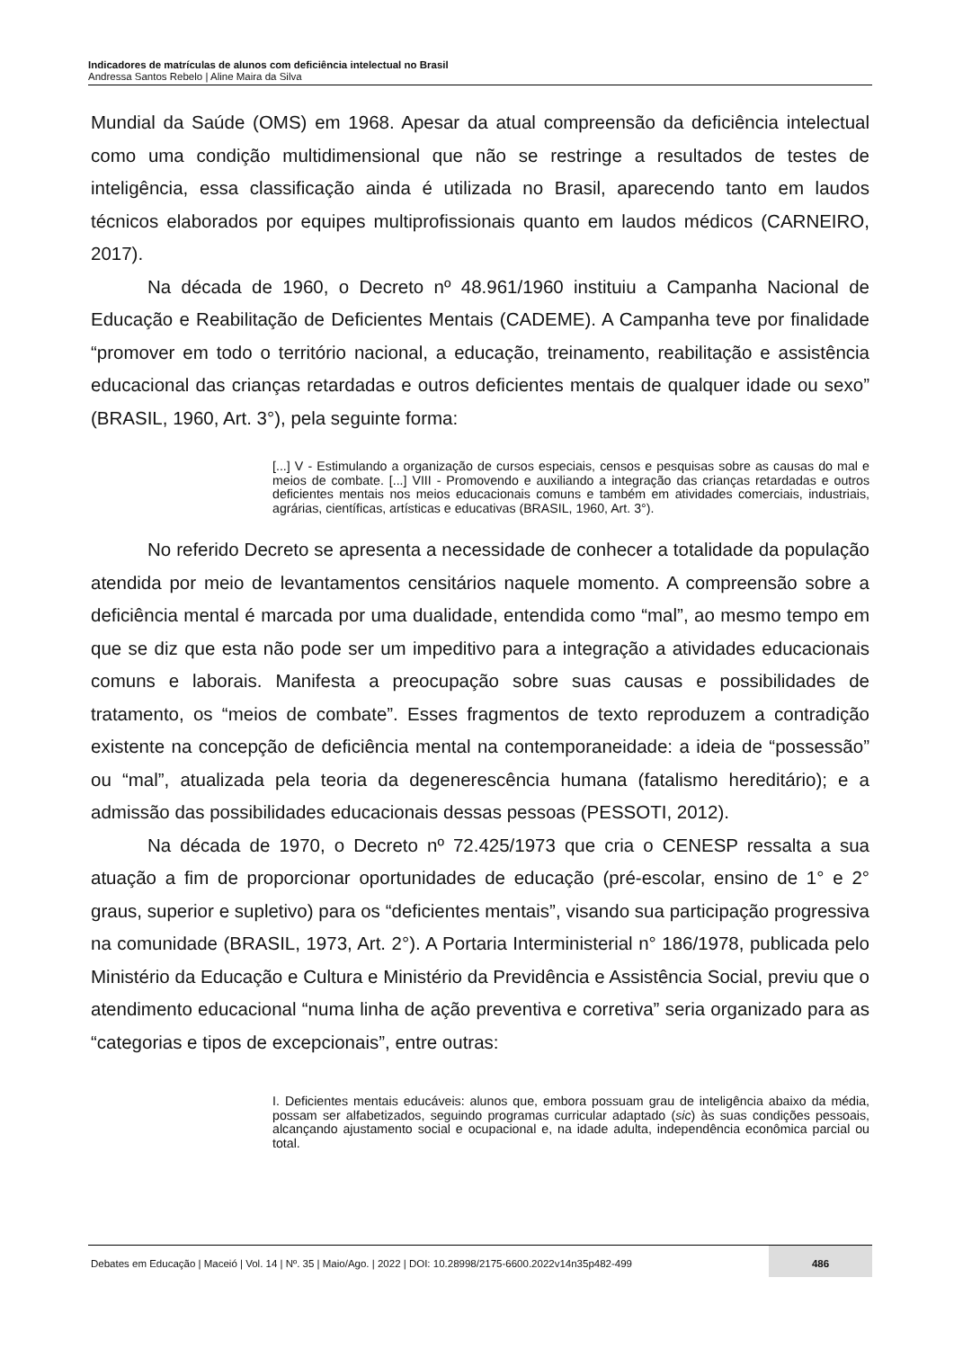Indicadores de matrículas de alunos com deficiência intelectual no Brasil
Andressa Santos Rebelo | Aline Maira da Silva
Mundial da Saúde (OMS) em 1968. Apesar da atual compreensão da deficiência intelectual como uma condição multidimensional que não se restringe a resultados de testes de inteligência, essa classificação ainda é utilizada no Brasil, aparecendo tanto em laudos técnicos elaborados por equipes multiprofissionais quanto em laudos médicos (CARNEIRO, 2017).
Na década de 1960, o Decreto nº 48.961/1960 instituiu a Campanha Nacional de Educação e Reabilitação de Deficientes Mentais (CADEME). A Campanha teve por finalidade “promover em todo o território nacional, a educação, treinamento, reabilitação e assistência educacional das crianças retardadas e outros deficientes mentais de qualquer idade ou sexo” (BRASIL, 1960, Art. 3°), pela seguinte forma:
[...] V - Estimulando a organização de cursos especiais, censos e pesquisas sobre as causas do mal e meios de combate. [...] VIII - Promovendo e auxiliando a integração das crianças retardadas e outros deficientes mentais nos meios educacionais comuns e também em atividades comerciais, industriais, agrárias, científicas, artísticas e educativas (BRASIL, 1960, Art. 3°).
No referido Decreto se apresenta a necessidade de conhecer a totalidade da população atendida por meio de levantamentos censitários naquele momento. A compreensão sobre a deficiência mental é marcada por uma dualidade, entendida como “mal”, ao mesmo tempo em que se diz que esta não pode ser um impeditivo para a integração a atividades educacionais comuns e laborais. Manifesta a preocupação sobre suas causas e possibilidades de tratamento, os “meios de combate”. Esses fragmentos de texto reproduzem a contradição existente na concepção de deficiência mental na contemporaneidade: a ideia de “possessão” ou “mal”, atualizada pela teoria da degenerescência humana (fatalismo hereditário); e a admissão das possibilidades educacionais dessas pessoas (PESSOTI, 2012).
Na década de 1970, o Decreto nº 72.425/1973 que cria o CENESP ressalta a sua atuação a fim de proporcionar oportunidades de educação (pré-escolar, ensino de 1° e 2° graus, superior e supletivo) para os “deficientes mentais”, visando sua participação progressiva na comunidade (BRASIL, 1973, Art. 2°). A Portaria Interministerial n° 186/1978, publicada pelo Ministério da Educação e Cultura e Ministério da Previdência e Assistência Social, previu que o atendimento educacional “numa linha de ação preventiva e corretiva” seria organizado para as “categorias e tipos de excepcionais”, entre outras:
I. Deficientes mentais educáveis: alunos que, embora possuam grau de inteligência abaixo da média, possam ser alfabetizados, seguindo programas curricular adaptado (sic) às suas condições pessoais, alcançando ajustamento social e ocupacional e, na idade adulta, independência econômica parcial ou total.
Debates em Educação | Maceió | Vol. 14 | Nº. 35 | Maio/Ago. | 2022 | DOI: 10.28998/2175-6600.2022v14n35p482-499
486